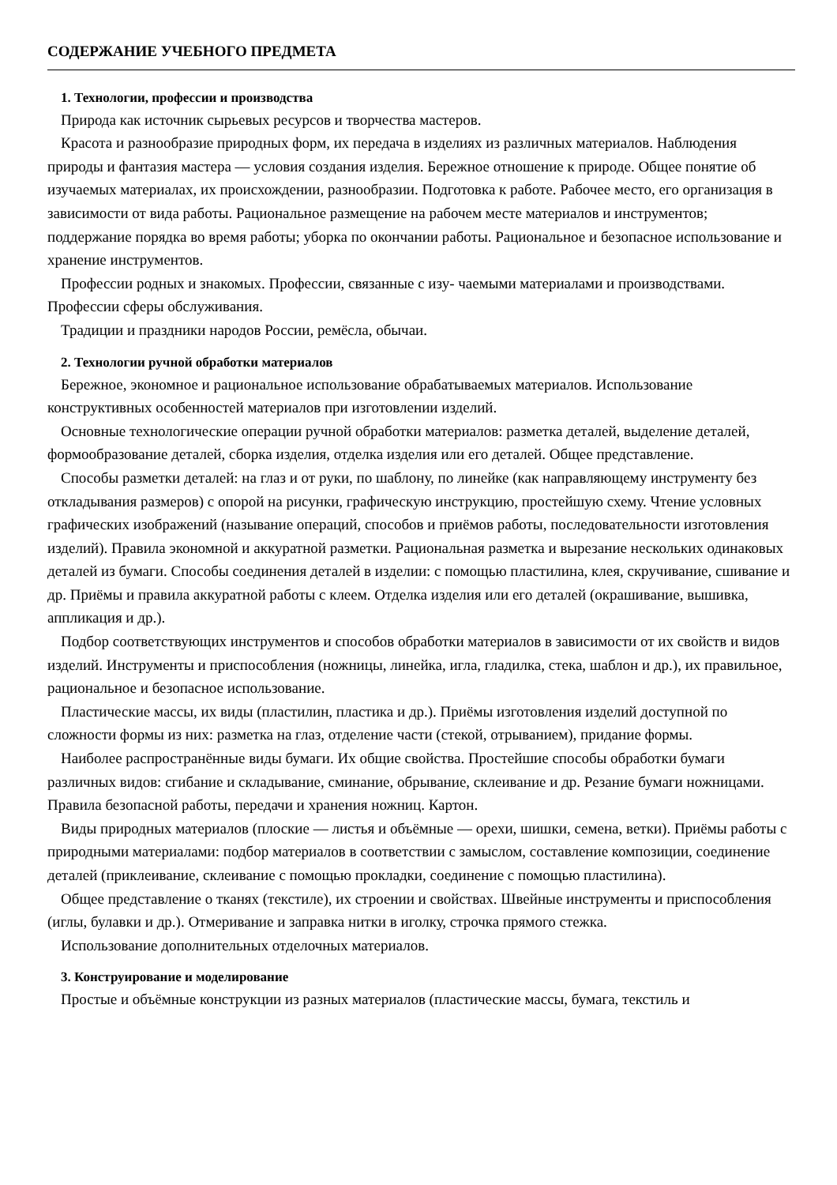СОДЕРЖАНИЕ УЧЕБНОГО ПРЕДМЕТА
1. Технологии, профессии и производства
Природа как источник сырьевых ресурсов и творчества мастеров.
Красота и разнообразие природных форм, их передача в изделиях из различных материалов. Наблюдения природы и фантазия мастера — условия создания изделия. Бережное отношение к природе. Общее понятие об изучаемых материалах, их происхождении, разнообразии. Подготовка к работе. Рабочее место, его организация в зависимости от вида работы. Рациональное размещение на рабочем месте материалов и инструментов; поддержание порядка во время работы; уборка по окончании работы. Рациональное и безопасное использование и хранение инструментов.
Профессии родных и знакомых. Профессии, связанные с изу- чаемыми материалами и производствами. Профессии сферы обслуживания.
Традиции и праздники народов России, ремёсла, обычаи.
2. Технологии ручной обработки материалов
Бережное, экономное и рациональное использование обрабатываемых материалов. Использование конструктивных особенностей материалов при изготовлении изделий.
Основные технологические операции ручной обработки материалов: разметка деталей, выделение деталей, формообразование деталей, сборка изделия, отделка изделия или его деталей. Общее представление.
Способы разметки деталей: на глаз и от руки, по шаблону, по линейке (как направляющему инструменту без откладывания размеров) с опорой на рисунки, графическую инструкцию, простейшую схему. Чтение условных графических изображений (называние операций, способов и приёмов работы, последовательности изготовления изделий). Правила экономной и аккуратной разметки. Рациональная разметка и вырезание нескольких одинаковых деталей из бумаги. Способы соединения деталей в изделии: с помощью пластилина, клея, скручивание, сшивание и др. Приёмы и правила аккуратной работы с клеем. Отделка изделия или его деталей (окрашивание, вышивка, аппликация и др.).
Подбор соответствующих инструментов и способов обработки материалов в зависимости от их свойств и видов изделий. Инструменты и приспособления (ножницы, линейка, игла, гладилка, стека, шаблон и др.), их правильное, рациональное и безопасное использование.
Пластические массы, их виды (пластилин, пластика и др.). Приёмы изготовления изделий доступной по сложности формы из них: разметка на глаз, отделение части (стекой, отрыванием), придание формы.
Наиболее распространённые виды бумаги. Их общие свойства. Простейшие способы обработки бумаги различных видов: сгибание и складывание, сминание, обрывание, склеивание и др. Резание бумаги ножницами. Правила безопасной работы, передачи и хранения ножниц. Картон.
Виды природных материалов (плоские — листья и объёмные — орехи, шишки, семена, ветки). Приёмы работы с природными материалами: подбор материалов в соответствии с замыслом, составление композиции, соединение деталей (приклеивание, склеивание с помощью прокладки, соединение с помощью пластилина).
Общее представление о тканях (текстиле), их строении и свойствах. Швейные инструменты и приспособления (иглы, булавки и др.). Отмеривание и заправка нитки в иголку, строчка прямого стежка.
Использование дополнительных отделочных материалов.
3. Конструирование и моделирование
Простые и объёмные конструкции из разных материалов (пластические массы, бумага, текстиль и